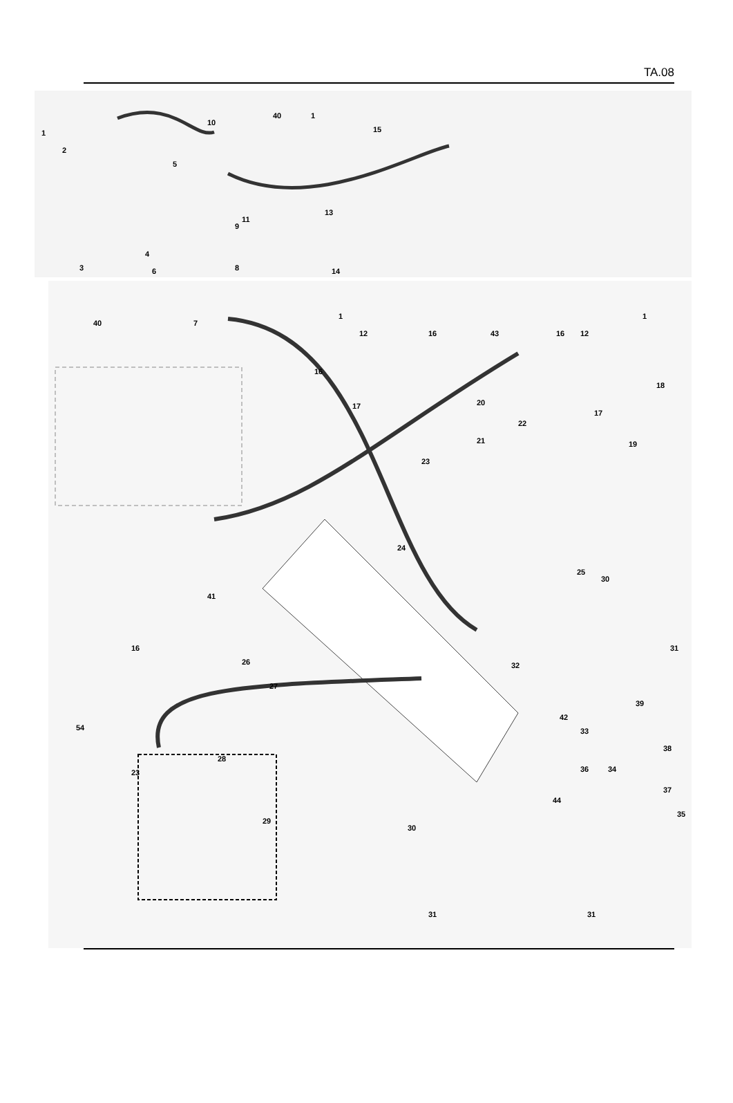TA.08
1
2
3
4
5
6
7
8
9
10
11
13
14
15
40
1
40
16
1
12
16
43
16
12
1
17
20
21
22
23
17
18
19
24
25
41
16
26
27
54
28
23
29
30
31
32
33
42
38
34
36
37
44
35
39
30
31
31